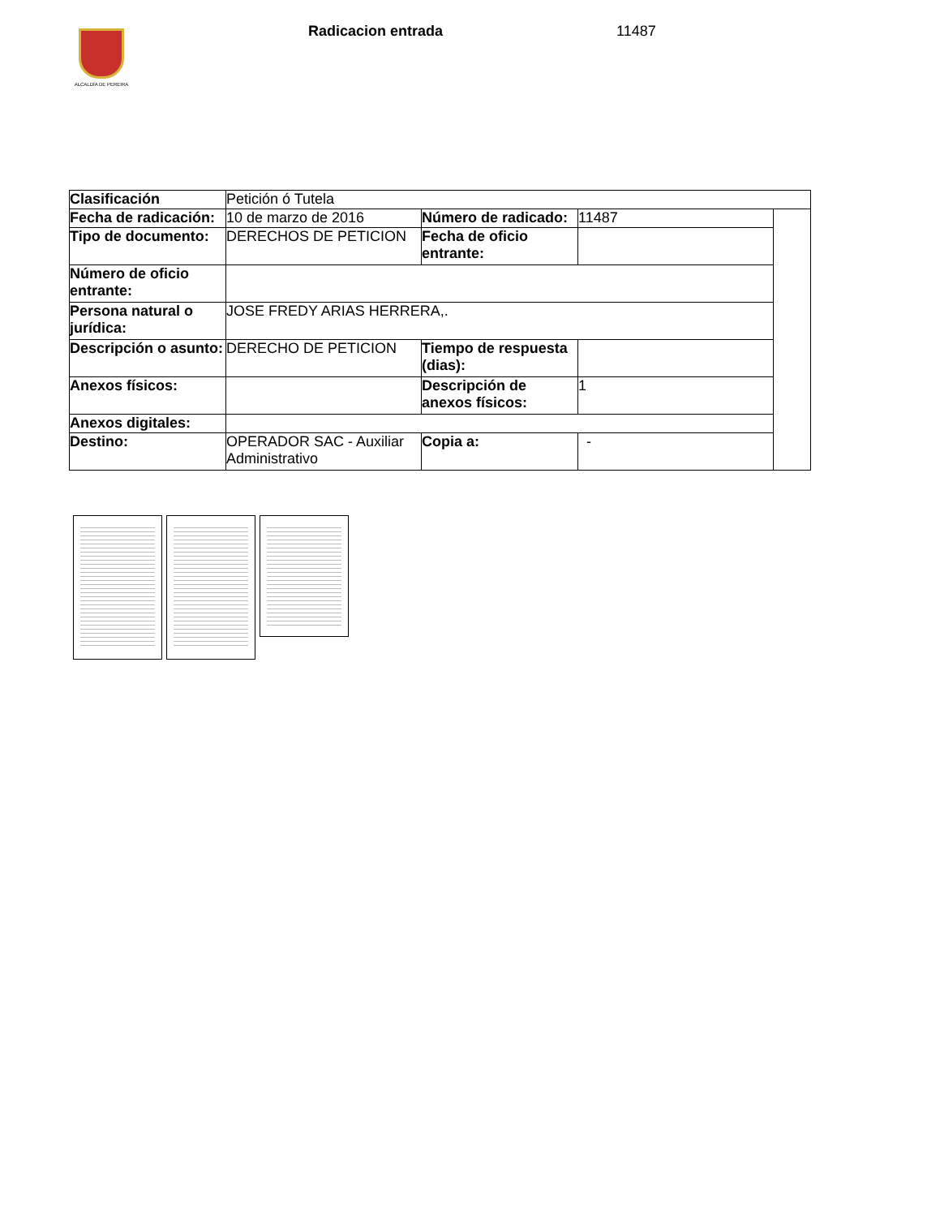ALCALDÍA DE PEREIRA Radicacion entrada 11487
| Clasificación | Petición ó Tutela | | | |
| Fecha de radicación: | 10 de marzo de 2016 | Número de radicado: | 11487 | |
| Tipo de documento: | DERECHOS DE PETICION | Fecha de oficio entrante: | | |
| Número de oficio entrante: | | | | |
| Persona natural o jurídica: | JOSE FREDY ARIAS HERRERA,. | | | |
| Descripción o asunto: | DERECHO DE PETICION | Tiempo de respuesta (dias): | | |
| Anexos físicos: | | Descripción de anexos físicos: | 1 | |
| Anexos digitales: | | | | |
| Destino: | OPERADOR SAC - Auxiliar Administrativo | Copia a: | - | |